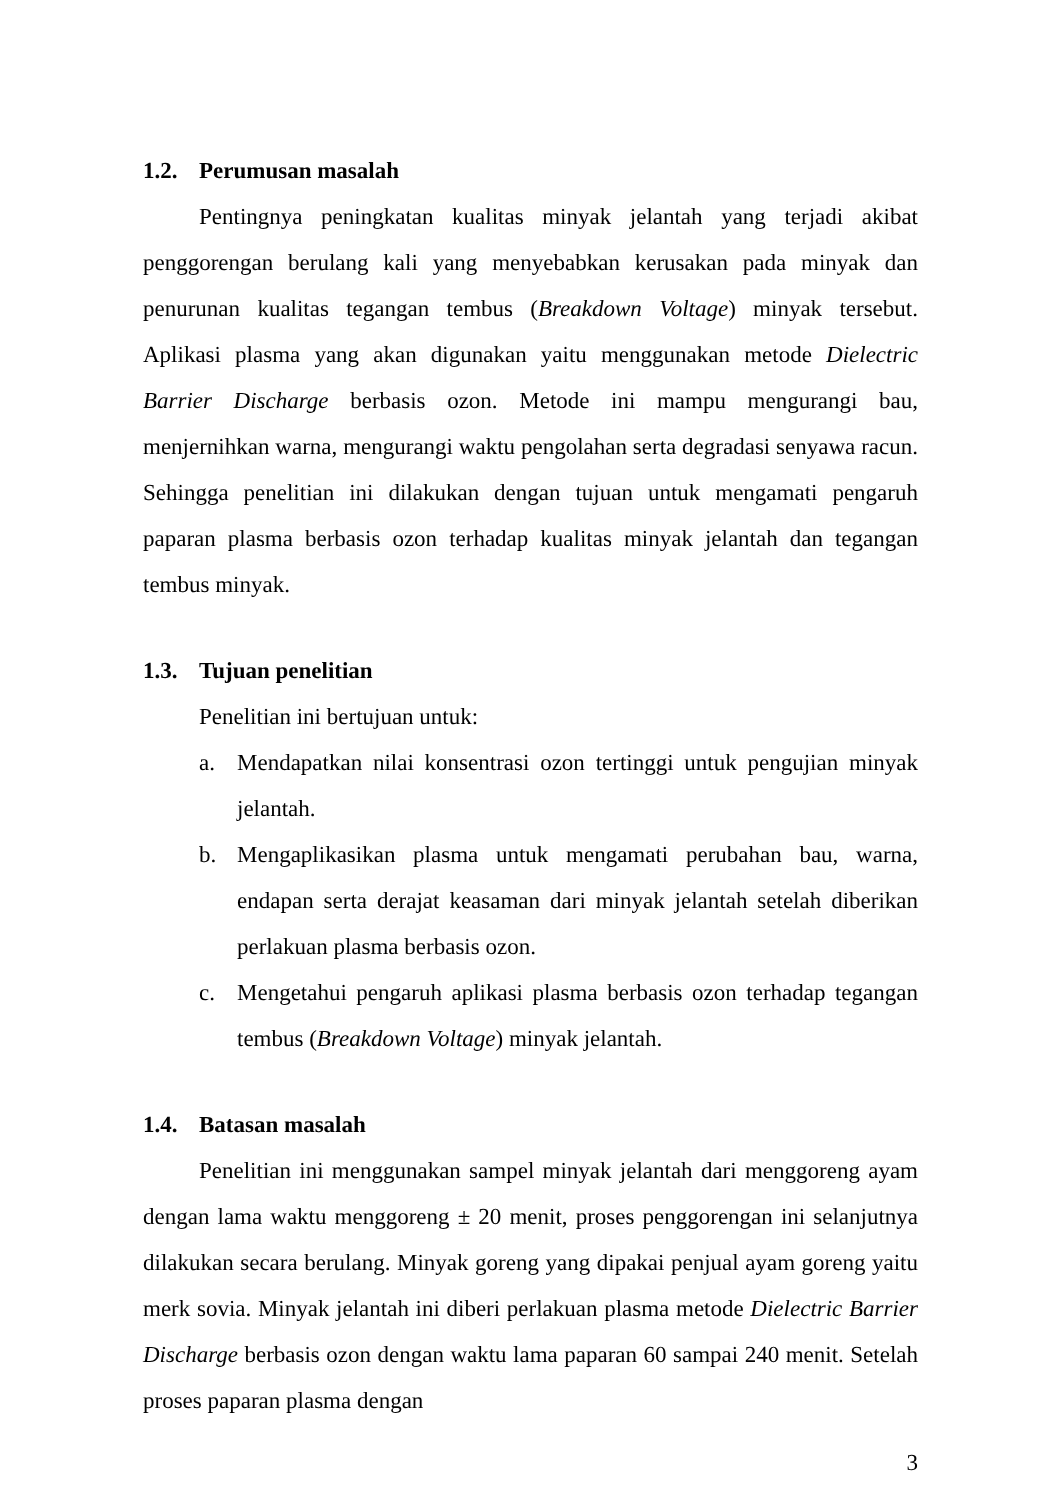1.2. Perumusan masalah
Pentingnya peningkatan kualitas minyak jelantah yang terjadi akibat penggorengan berulang kali yang menyebabkan kerusakan pada minyak dan penurunan kualitas tegangan tembus (Breakdown Voltage) minyak tersebut. Aplikasi plasma yang akan digunakan yaitu menggunakan metode Dielectric Barrier Discharge berbasis ozon. Metode ini mampu mengurangi bau, menjernihkan warna, mengurangi waktu pengolahan serta degradasi senyawa racun. Sehingga penelitian ini dilakukan dengan tujuan untuk mengamati pengaruh paparan plasma berbasis ozon terhadap kualitas minyak jelantah dan tegangan tembus minyak.
1.3. Tujuan penelitian
Penelitian ini bertujuan untuk:
a. Mendapatkan nilai konsentrasi ozon tertinggi untuk pengujian minyak jelantah.
b. Mengaplikasikan plasma untuk mengamati perubahan bau, warna, endapan serta derajat keasaman dari minyak jelantah setelah diberikan perlakuan plasma berbasis ozon.
c. Mengetahui pengaruh aplikasi plasma berbasis ozon terhadap tegangan tembus (Breakdown Voltage) minyak jelantah.
1.4. Batasan masalah
Penelitian ini menggunakan sampel minyak jelantah dari menggoreng ayam dengan lama waktu menggoreng ± 20 menit, proses penggorengan ini selanjutnya dilakukan secara berulang. Minyak goreng yang dipakai penjual ayam goreng yaitu merk sovia. Minyak jelantah ini diberi perlakuan plasma metode Dielectric Barrier Discharge berbasis ozon dengan waktu lama paparan 60 sampai 240 menit. Setelah proses paparan plasma dengan
3